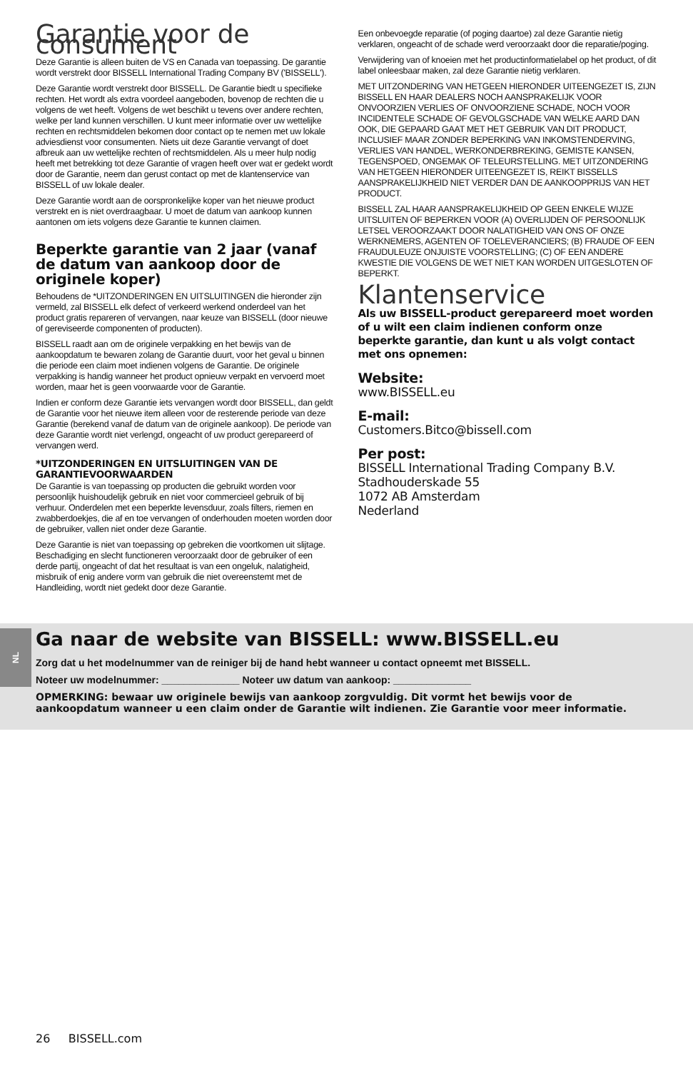NL
Garantie voor de consument
Deze Garantie is alleen buiten de VS en Canada van toepassing. De garantie wordt verstrekt door BISSELL International Trading Company BV ('BISSELL').
Deze Garantie wordt verstrekt door BISSELL. De Garantie biedt u specifieke rechten. Het wordt als extra voordeel aangeboden, bovenop de rechten die u volgens de wet heeft. Volgens de wet beschikt u tevens over andere rechten, welke per land kunnen verschillen. U kunt meer informatie over uw wettelijke rechten en rechtsmiddelen bekomen door contact op te nemen met uw lokale adviesdienst voor consumenten. Niets uit deze Garantie vervangt of doet afbreuk aan uw wettelijke rechten of rechtsmiddelen. Als u meer hulp nodig heeft met betrekking tot deze Garantie of vragen heeft over wat er gedekt wordt door de Garantie, neem dan gerust contact op met de klantenservice van BISSELL of uw lokale dealer.
Deze Garantie wordt aan de oorspronkelijke koper van het nieuwe product verstrekt en is niet overdraagbaar. U moet de datum van aankoop kunnen aantonen om iets volgens deze Garantie te kunnen claimen.
Beperkte garantie van 2 jaar (vanaf de datum van aankoop door de originele koper)
Behoudens de *UITZONDERINGEN EN UITSLUITINGEN die hieronder zijn vermeld, zal BISSELL elk defect of verkeerd werkend onderdeel van het product gratis repareren of vervangen, naar keuze van BISSELL (door nieuwe of gereviseerde componenten of producten).
BISSELL raadt aan om de originele verpakking en het bewijs van de aankoopdatum te bewaren zolang de Garantie duurt, voor het geval u binnen die periode een claim moet indienen volgens de Garantie. De originele verpakking is handig wanneer het product opnieuw verpakt en vervoerd moet worden, maar het is geen voorwaarde voor de Garantie.
Indien er conform deze Garantie iets vervangen wordt door BISSELL, dan geldt de Garantie voor het nieuwe item alleen voor de resterende periode van deze Garantie (berekend vanaf de datum van de originele aankoop). De periode van deze Garantie wordt niet verlengd, ongeacht of uw product gerepareerd of vervangen werd.
*UITZONDERINGEN EN UITSLUITINGEN VAN DE GARANTIEVOORWAARDEN
De Garantie is van toepassing op producten die gebruikt worden voor persoonlijk huishoudelijk gebruik en niet voor commercieel gebruik of bij verhuur. Onderdelen met een beperkte levensduur, zoals filters, riemen en zwabberdoekjes, die af en toe vervangen of onderhouden moeten worden door de gebruiker, vallen niet onder deze Garantie.
Deze Garantie is niet van toepassing op gebreken die voortkomen uit slijtage. Beschadiging en slecht functioneren veroorzaakt door de gebruiker of een derde partij, ongeacht of dat het resultaat is van een ongeluk, nalatigheid, misbruik of enig andere vorm van gebruik die niet overeenstemt met de Handleiding, wordt niet gedekt door deze Garantie.
Een onbevoegde reparatie (of poging daartoe) zal deze Garantie nietig verklaren, ongeacht of de schade werd veroorzaakt door die reparatie/poging.
Verwijdering van of knoeien met het productinformatielabel op het product, of dit label onleesbaar maken, zal deze Garantie nietig verklaren.
MET UITZONDERING VAN HETGEEN HIERONDER UITEENGEZET IS, ZIJN BISSELL EN HAAR DEALERS NOCH AANSPRAKELIJK VOOR ONVOORZIEN VERLIES OF ONVOORZIENE SCHADE, NOCH VOOR INCIDENTELE SCHADE OF GEVOLGSCHADE VAN WELKE AARD DAN OOK, DIE GEPAARD GAAT MET HET GEBRUIK VAN DIT PRODUCT, INCLUSIEF MAAR ZONDER BEPERKING VAN INKOMSTENDERVING, VERLIES VAN HANDEL, WERKONDERBREKING, GEMISTE KANSEN, TEGENSPOED, ONGEMAK OF TELEURSTELLING. MET UITZONDERING VAN HETGEEN HIERONDER UITEENGEZET IS, REIKT BISSELLS AANSPRAKELIJKHEID NIET VERDER DAN DE AANKOOPPRIJS VAN HET PRODUCT.
BISSELL ZAL HAAR AANSPRAKELIJKHEID OP GEEN ENKELE WIJZE UITSLUITEN OF BEPERKEN VOOR (A) OVERLIJDEN OF PERSOONLIJK LETSEL VEROORZAAKT DOOR NALATIGHEID VAN ONS OF ONZE WERKNEMERS, AGENTEN OF TOELEVERANCIERS; (B) FRAUDE OF EEN FRAUDULEUZE ONJUISTE VOORSTELLING; (C) OF EEN ANDERE KWESTIE DIE VOLGENS DE WET NIET KAN WORDEN UITGESLOTEN OF BEPERKT.
Klantenservice
Als uw BISSELL-product gerepareerd moet worden of u wilt een claim indienen conform onze beperkte garantie, dan kunt u als volgt contact met ons opnemen:
Website:
www.BISSELL.eu
E-mail:
Customers.Bitco@bissell.com
Per post:
BISSELL International Trading Company B.V.
Stadhouderskade 55
1072 AB Amsterdam
Nederland
Ga naar de website van BISSELL: www.BISSELL.eu
Zorg dat u het modelnummer van de reiniger bij de hand hebt wanneer u contact opneemt met BISSELL.
Noteer uw modelnummer: ______________ Noteer uw datum van aankoop: ______________
OPMERKING: bewaar uw originele bewijs van aankoop zorgvuldig. Dit vormt het bewijs voor de aankoopdatum wanneer u een claim onder de Garantie wilt indienen. Zie Garantie voor meer informatie.
26 BISSELL.com